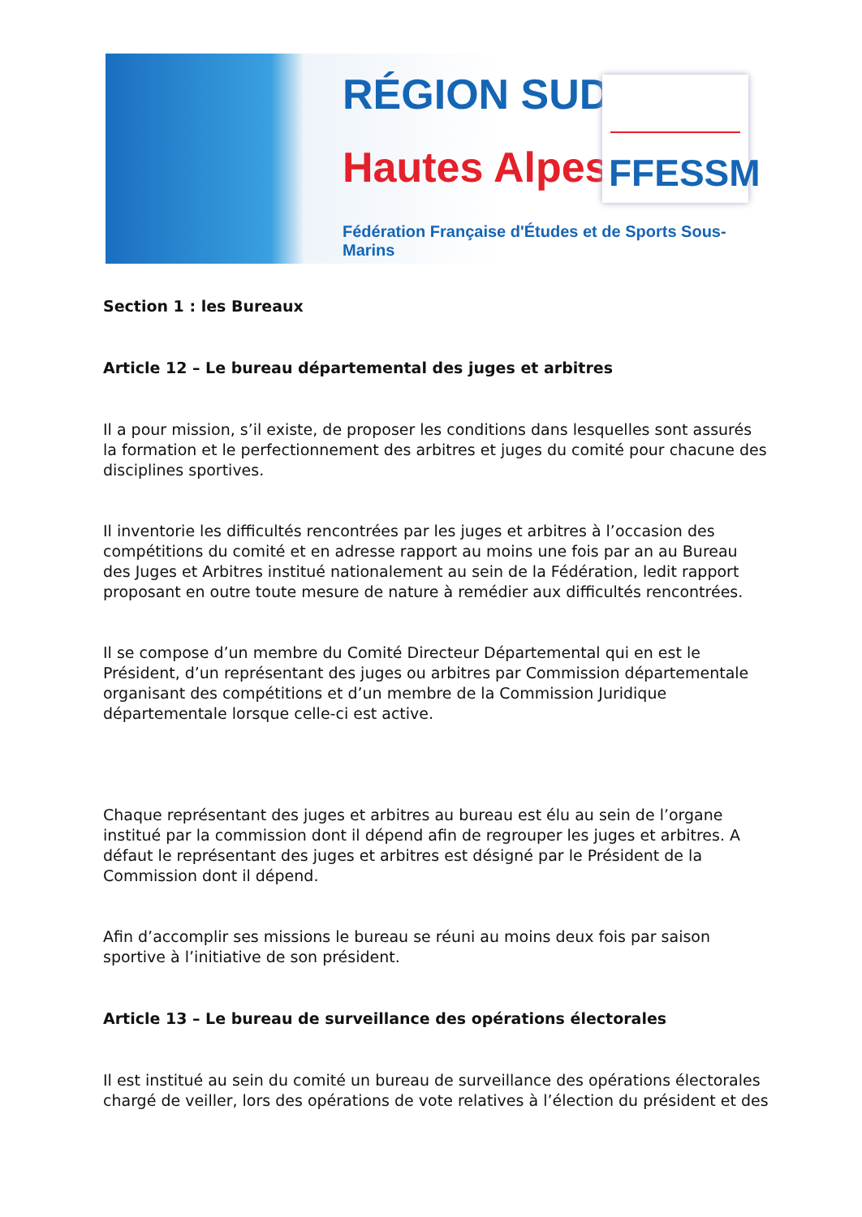RÉGION SUD
Hautes Alpes
Fédération Française d'Études et de Sports Sous-Marins
FFESSM
Section 1 : les Bureaux
Article 12 – Le bureau départemental des juges et arbitres
Il a pour mission, s’il existe, de proposer les conditions dans lesquelles sont assurés la formation et le perfectionnement des arbitres et juges du comité pour chacune des disciplines sportives.
Il inventorie les difficultés rencontrées par les juges et arbitres à l’occasion des compétitions du comité et en adresse rapport au moins une fois par an au Bureau des Juges et Arbitres institué nationalement au sein de la Fédération, ledit rapport proposant en outre toute mesure de nature à remédier aux difficultés rencontrées.
Il se compose d’un membre du Comité Directeur Départemental qui en est le Président, d’un représentant des juges ou arbitres par Commission départementale organisant des compétitions et d’un membre de la Commission Juridique départementale lorsque celle-ci est active.
Chaque représentant des juges et arbitres au bureau est élu au sein de l’organe institué par la commission dont il dépend afin de regrouper les juges et arbitres. A défaut le représentant des juges et arbitres est désigné par le Président de la Commission dont il dépend.
Afin d’accomplir ses missions le bureau se réuni au moins deux fois par saison sportive à l’initiative de son président.
Article 13 – Le bureau de surveillance des opérations électorales
Il est institué au sein du comité un bureau de surveillance des opérations électorales chargé de veiller, lors des opérations de vote relatives à l’élection du président et des